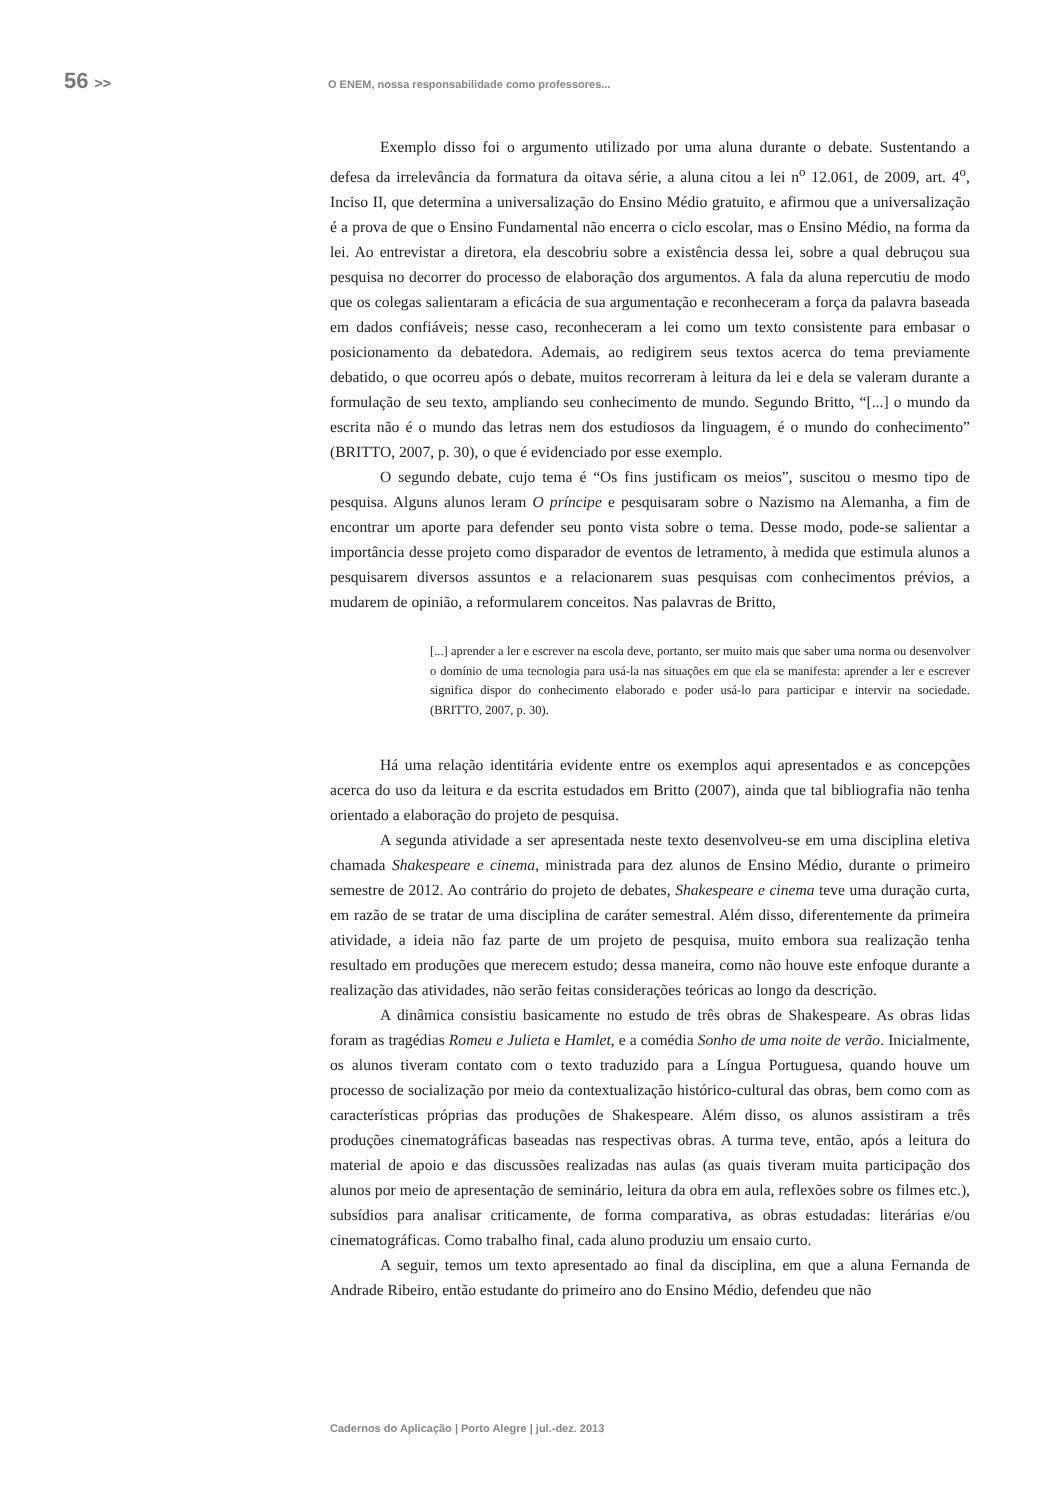56 >>
O ENEM, nossa responsabilidade como professores...
Exemplo disso foi o argumento utilizado por uma aluna durante o debate. Sustentando a defesa da irrelevância da formatura da oitava série, a aluna citou a lei n<sup>o</sup> 12.061, de 2009, art. 4<sup>o</sup>, Inciso II, que determina a universalização do Ensino Médio gratuito, e afirmou que a universalização é a prova de que o Ensino Fundamental não encerra o ciclo escolar, mas o Ensino Médio, na forma da lei. Ao entrevistar a diretora, ela descobriu sobre a existência dessa lei, sobre a qual debruçou sua pesquisa no decorrer do processo de elaboração dos argumentos. A fala da aluna repercutiu de modo que os colegas salientaram a eficácia de sua argumentação e reconheceram a força da palavra baseada em dados confiáveis; nesse caso, reconheceram a lei como um texto consistente para embasar o posicionamento da debatedora. Ademais, ao redigirem seus textos acerca do tema previamente debatido, o que ocorreu após o debate, muitos recorreram à leitura da lei e dela se valeram durante a formulação de seu texto, ampliando seu conhecimento de mundo. Segundo Britto, “[...] o mundo da escrita não é o mundo das letras nem dos estudiosos da linguagem, é o mundo do conhecimento” (BRITTO, 2007, p. 30), o que é evidenciado por esse exemplo.
O segundo debate, cujo tema é “Os fins justificam os meios”, suscitou o mesmo tipo de pesquisa. Alguns alunos leram O príncipe e pesquisaram sobre o Nazismo na Alemanha, a fim de encontrar um aporte para defender seu ponto vista sobre o tema. Desse modo, pode-se salientar a importância desse projeto como disparador de eventos de letramento, à medida que estimula alunos a pesquisarem diversos assuntos e a relacionarem suas pesquisas com conhecimentos prévios, a mudarem de opinião, a reformularem conceitos. Nas palavras de Britto,
[...] aprender a ler e escrever na escola deve, portanto, ser muito mais que saber uma norma ou desenvolver o domínio de uma tecnologia para usá-la nas situações em que ela se manifesta: aprender a ler e escrever significa dispor do conhecimento elaborado e poder usá-lo para participar e intervir na sociedade. (BRITTO, 2007, p. 30).
Há uma relação identitária evidente entre os exemplos aqui apresentados e as concepções acerca do uso da leitura e da escrita estudados em Britto (2007), ainda que tal bibliografia não tenha orientado a elaboração do projeto de pesquisa.
A segunda atividade a ser apresentada neste texto desenvolveu-se em uma disciplina eletiva chamada Shakespeare e cinema, ministrada para dez alunos de Ensino Médio, durante o primeiro semestre de 2012. Ao contrário do projeto de debates, Shakespeare e cinema teve uma duração curta, em razão de se tratar de uma disciplina de caráter semestral. Além disso, diferentemente da primeira atividade, a ideia não faz parte de um projeto de pesquisa, muito embora sua realização tenha resultado em produções que merecem estudo; dessa maneira, como não houve este enfoque durante a realização das atividades, não serão feitas considerações teóricas ao longo da descrição.
A dinâmica consistiu basicamente no estudo de três obras de Shakespeare. As obras lidas foram as tragédias Romeu e Julieta e Hamlet, e a comédia Sonho de uma noite de verão. Inicialmente, os alunos tiveram contato com o texto traduzido para a Língua Portuguesa, quando houve um processo de socialização por meio da contextualização histórico-cultural das obras, bem como com as características próprias das produções de Shakespeare. Além disso, os alunos assistiram a três produções cinematográficas baseadas nas respectivas obras. A turma teve, então, após a leitura do material de apoio e das discussões realizadas nas aulas (as quais tiveram muita participação dos alunos por meio de apresentação de seminário, leitura da obra em aula, reflexões sobre os filmes etc.), subsídios para analisar criticamente, de forma comparativa, as obras estudadas: literárias e/ou cinematográficas. Como trabalho final, cada aluno produziu um ensaio curto.
A seguir, temos um texto apresentado ao final da disciplina, em que a aluna Fernanda de Andrade Ribeiro, então estudante do primeiro ano do Ensino Médio, defendeu que não
Cadernos do Aplicação | Porto Alegre | jul.-dez. 2013